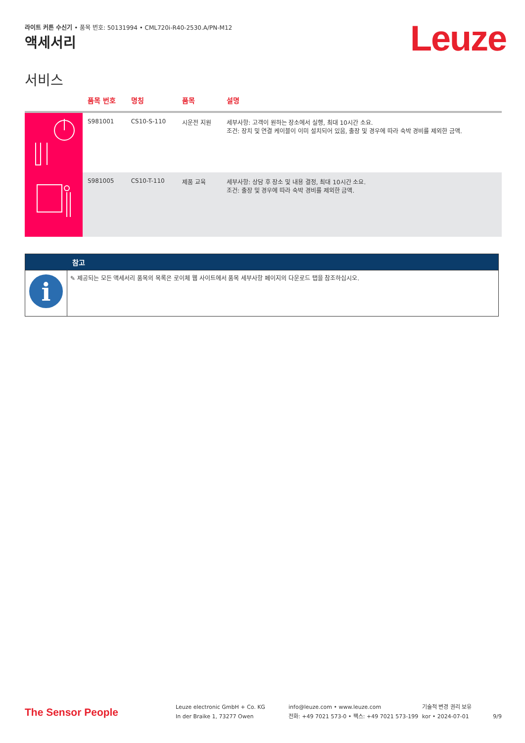라이트 커튼 수신기 • 품목 번호: 50131994 • CML720i-R40-2530.A/PN-M12
Leuze 액세서리
서비스
| | 품목 번호 | 명칭 | 품목 | 설명 |
| --- | --- | --- | --- | --- |
| | S981001 | CS10-S-110 | 시운전 지원 | 세부사항: 고객이 원하는 장소에서 실행, 최대 10시간 소요. 조건: 장치 및 연결 케이블이 이미 설치되어 있음, 출장 및 경우에 따라 숙박 경비를 제외한 금액. |
| | S981005 | CS10-T-110 | 제품 교육 | 세부사항: 상담 후 장소 및 내용 결정, 최대 10시간 소요. 조건: 출장 및 경우에 따라 숙박 경비를 제외한 금액. |
| | 참고 |
| --- | --- |
| i | ✎ 제공되는 모든 액세서리 품목의 목록은 로이체 웹 사이트에서 품목 세부사항 페이지의 다운로드 탭을 참조하십시오. |
The Sensor People
Leuze electronic GmbH + Co. KG
In der Braike 1, 73277 Owen
info@leuze.com • www.leuze.com
전화: +49 7021 573-0 • 팩스: +49 7021 573-199
기술적 변경 권리 보유
kor • 2024-07-01
9/9